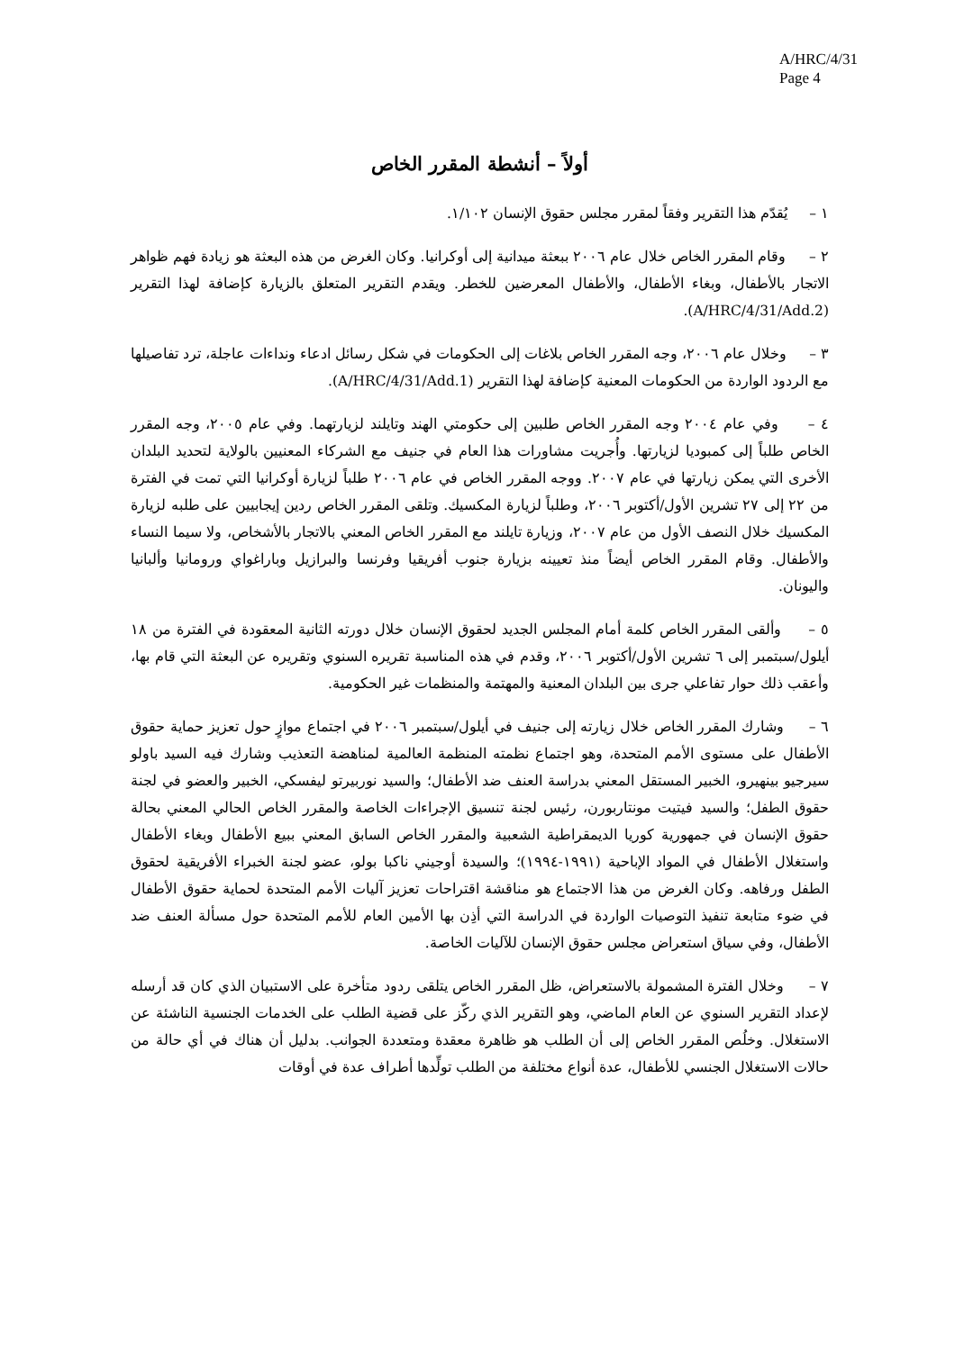A/HRC/4/31
Page 4
أولاً – أنشطة المقرر الخاص
١ – يُقدّم هذا التقرير وفقاً لمقرر مجلس حقوق الإنسان ١/١٠٢.
٢ – وقام المقرر الخاص خلال عام ٢٠٠٦ ببعثة ميدانية إلى أوكرانيا. وكان الغرض من هذه البعثة هو زيادة فهم ظواهر الاتجار بالأطفال، وبغاء الأطفال، والأطفال المعرضين للخطر. ويقدم التقرير المتعلق بالزيارة كإضافة لهذا التقرير (A/HRC/4/31/Add.2).
٣ – وخلال عام ٢٠٠٦، وجه المقرر الخاص بلاغات إلى الحكومات في شكل رسائل ادعاء ونداءات عاجلة، ترد تفاصيلها مع الردود الواردة من الحكومات المعنية كإضافة لهذا التقرير (A/HRC/4/31/Add.1).
٤ – وفي عام ٢٠٠٤ وجه المقرر الخاص طلبين إلى حكومتي الهند وتايلند لزيارتهما. وفي عام ٢٠٠٥، وجه المقرر الخاص طلباً إلى كمبوديا لزيارتها. وأُجريت مشاورات هذا العام في جنيف مع الشركاء المعنيين بالولاية لتحديد البلدان الأخرى التي يمكن زيارتها في عام ٢٠٠٧. ووجه المقرر الخاص في عام ٢٠٠٦ طلباً لزيارة أوكرانيا التي تمت في الفترة من ٢٢ إلى ٢٧ تشرين الأول/أكتوبر ٢٠٠٦، وطلباً لزيارة المكسيك. وتلقى المقرر الخاص ردين إيجابيين على طلبه لزيارة المكسيك خلال النصف الأول من عام ٢٠٠٧، وزيارة تايلند مع المقرر الخاص المعني بالاتجار بالأشخاص، ولا سيما النساء والأطفال. وقام المقرر الخاص أيضاً منذ تعيينه بزيارة جنوب أفريقيا وفرنسا والبرازيل وباراغواي ورومانيا وألبانيا واليونان.
٥ – وألقى المقرر الخاص كلمة أمام المجلس الجديد لحقوق الإنسان خلال دورته الثانية المعقودة في الفترة من ١٨ أيلول/سبتمبر إلى ٦ تشرين الأول/أكتوبر ٢٠٠٦، وقدم في هذه المناسبة تقريره السنوي وتقريره عن البعثة التي قام بها، وأعقب ذلك حوار تفاعلي جرى بين البلدان المعنية والمهتمة والمنظمات غير الحكومية.
٦ – وشارك المقرر الخاص خلال زيارته إلى جنيف في أيلول/سبتمبر ٢٠٠٦ في اجتماع موازٍ حول تعزيز حماية حقوق الأطفال على مستوى الأمم المتحدة، وهو اجتماع نظمته المنظمة العالمية لمناهضة التعذيب وشارك فيه السيد باولو سيرجيو بينهيرو، الخبير المستقل المعني بدراسة العنف ضد الأطفال؛ والسيد نوربيرتو ليفسكي، الخبير والعضو في لجنة حقوق الطفل؛ والسيد فيتيت مونتاربورن، رئيس لجنة تنسيق الإجراءات الخاصة والمقرر الخاص الحالي المعني بحالة حقوق الإنسان في جمهورية كوريا الديمقراطية الشعبية والمقرر الخاص السابق المعني ببيع الأطفال وبغاء الأطفال واستغلال الأطفال في المواد الإباحية (١٩٩١-١٩٩٤)؛ والسيدة أوجيني ناكبا بولو، عضو لجنة الخبراء الأفريقية لحقوق الطفل ورفاهه. وكان الغرض من هذا الاجتماع هو مناقشة اقتراحات تعزيز آليات الأمم المتحدة لحماية حقوق الأطفال في ضوء متابعة تنفيذ التوصيات الواردة في الدراسة التي أذِن بها الأمين العام للأمم المتحدة حول مسألة العنف ضد الأطفال، وفي سياق استعراض مجلس حقوق الإنسان للآليات الخاصة.
٧ – وخلال الفترة المشمولة بالاستعراض، ظل المقرر الخاص يتلقى ردود متأخرة على الاستبيان الذي كان قد أرسله لإعداد التقرير السنوي عن العام الماضي، وهو التقرير الذي ركّز على قضية الطلب على الخدمات الجنسية الناشئة عن الاستغلال. وخلُص المقرر الخاص إلى أن الطلب هو ظاهرة معقدة ومتعددة الجوانب. بدليل أن هناك في أي حالة من حالات الاستغلال الجنسي للأطفال، عدة أنواع مختلفة من الطلب تولِّدها أطراف عدة في أوقات